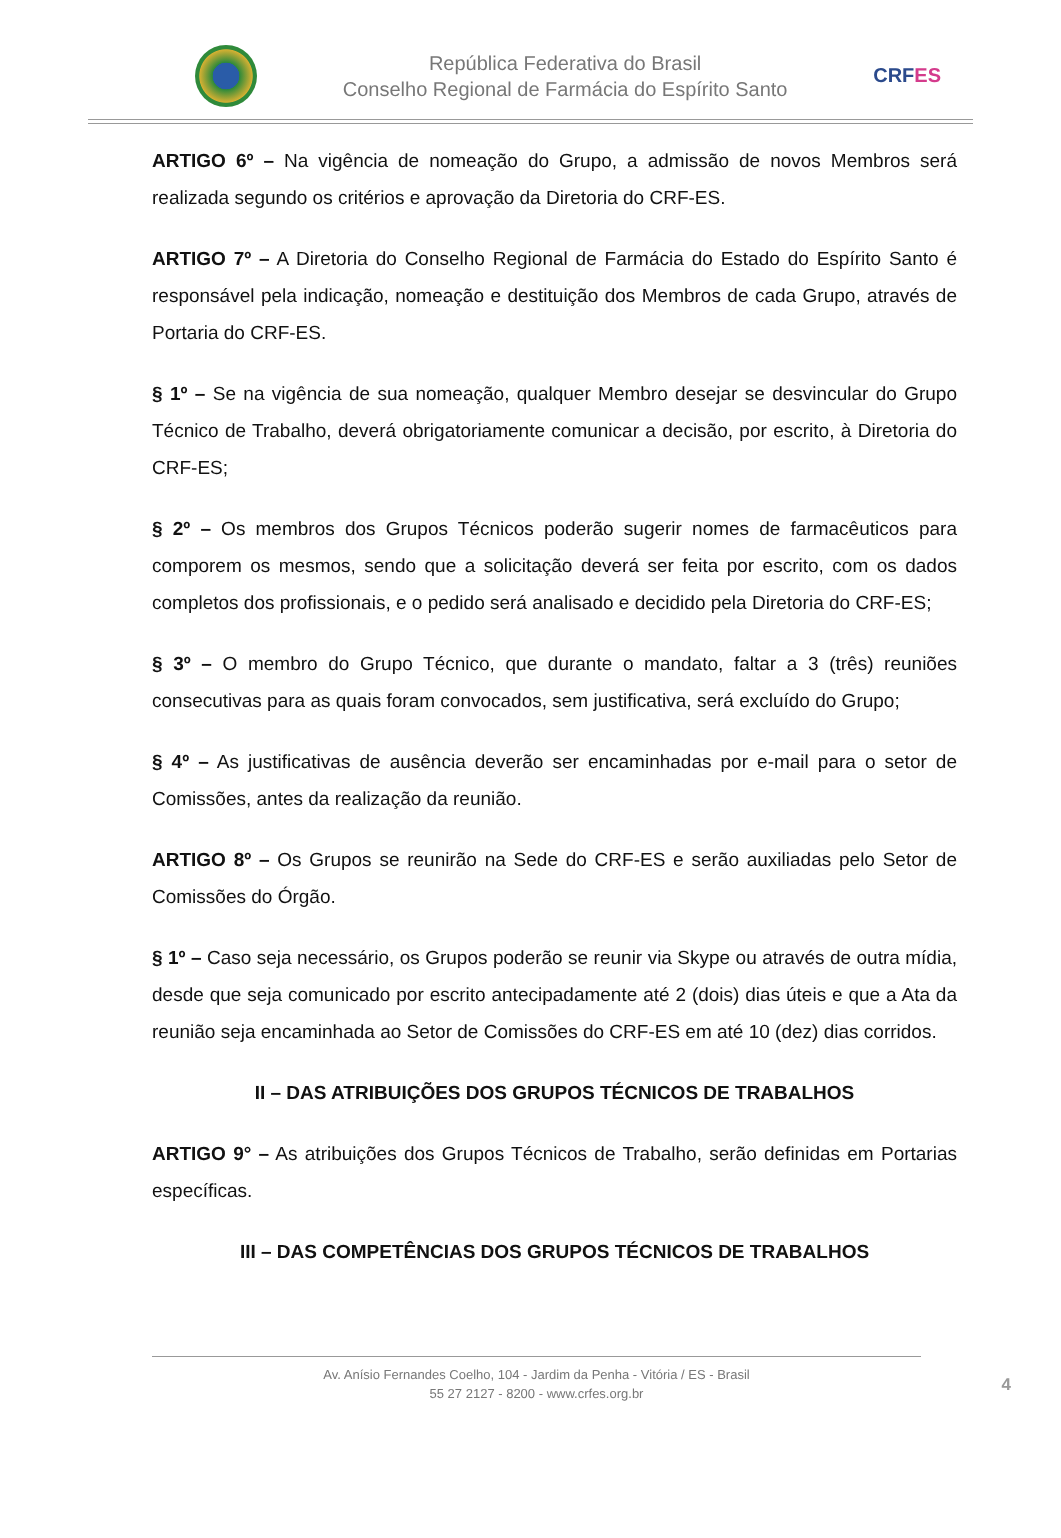República Federativa do Brasil
Conselho Regional de Farmácia do Espírito Santo
CRFES
ARTIGO 6º – Na vigência de nomeação do Grupo, a admissão de novos Membros será realizada segundo os critérios e aprovação da Diretoria do CRF-ES.
ARTIGO 7º – A Diretoria do Conselho Regional de Farmácia do Estado do Espírito Santo é responsável pela indicação, nomeação e destituição dos Membros de cada Grupo, através de Portaria do CRF-ES.
§ 1º – Se na vigência de sua nomeação, qualquer Membro desejar se desvincular do Grupo Técnico de Trabalho, deverá obrigatoriamente comunicar a decisão, por escrito, à Diretoria do CRF-ES;
§ 2º – Os membros dos Grupos Técnicos poderão sugerir nomes de farmacêuticos para comporem os mesmos, sendo que a solicitação deverá ser feita por escrito, com os dados completos dos profissionais, e o pedido será analisado e decidido pela Diretoria do CRF-ES;
§ 3º – O membro do Grupo Técnico, que durante o mandato, faltar a 3 (três) reuniões consecutivas para as quais foram convocados, sem justificativa, será excluído do Grupo;
§ 4º – As justificativas de ausência deverão ser encaminhadas por e-mail para o setor de Comissões, antes da realização da reunião.
ARTIGO 8º – Os Grupos se reunirão na Sede do CRF-ES e serão auxiliadas pelo Setor de Comissões do Órgão.
§ 1º – Caso seja necessário, os Grupos poderão se reunir via Skype ou através de outra mídia, desde que seja comunicado por escrito antecipadamente até 2 (dois) dias úteis e que a Ata da reunião seja encaminhada ao Setor de Comissões do CRF-ES em até 10 (dez) dias corridos.
II – DAS ATRIBUIÇÕES DOS GRUPOS TÉCNICOS DE TRABALHOS
ARTIGO 9° – As atribuições dos Grupos Técnicos de Trabalho, serão definidas em Portarias específicas.
III – DAS COMPETÊNCIAS DOS GRUPOS TÉCNICOS DE TRABALHOS
Av. Anísio Fernandes Coelho, 104 - Jardim da Penha - Vitória / ES - Brasil
55 27 2127 - 8200 - www.crfes.org.br
4